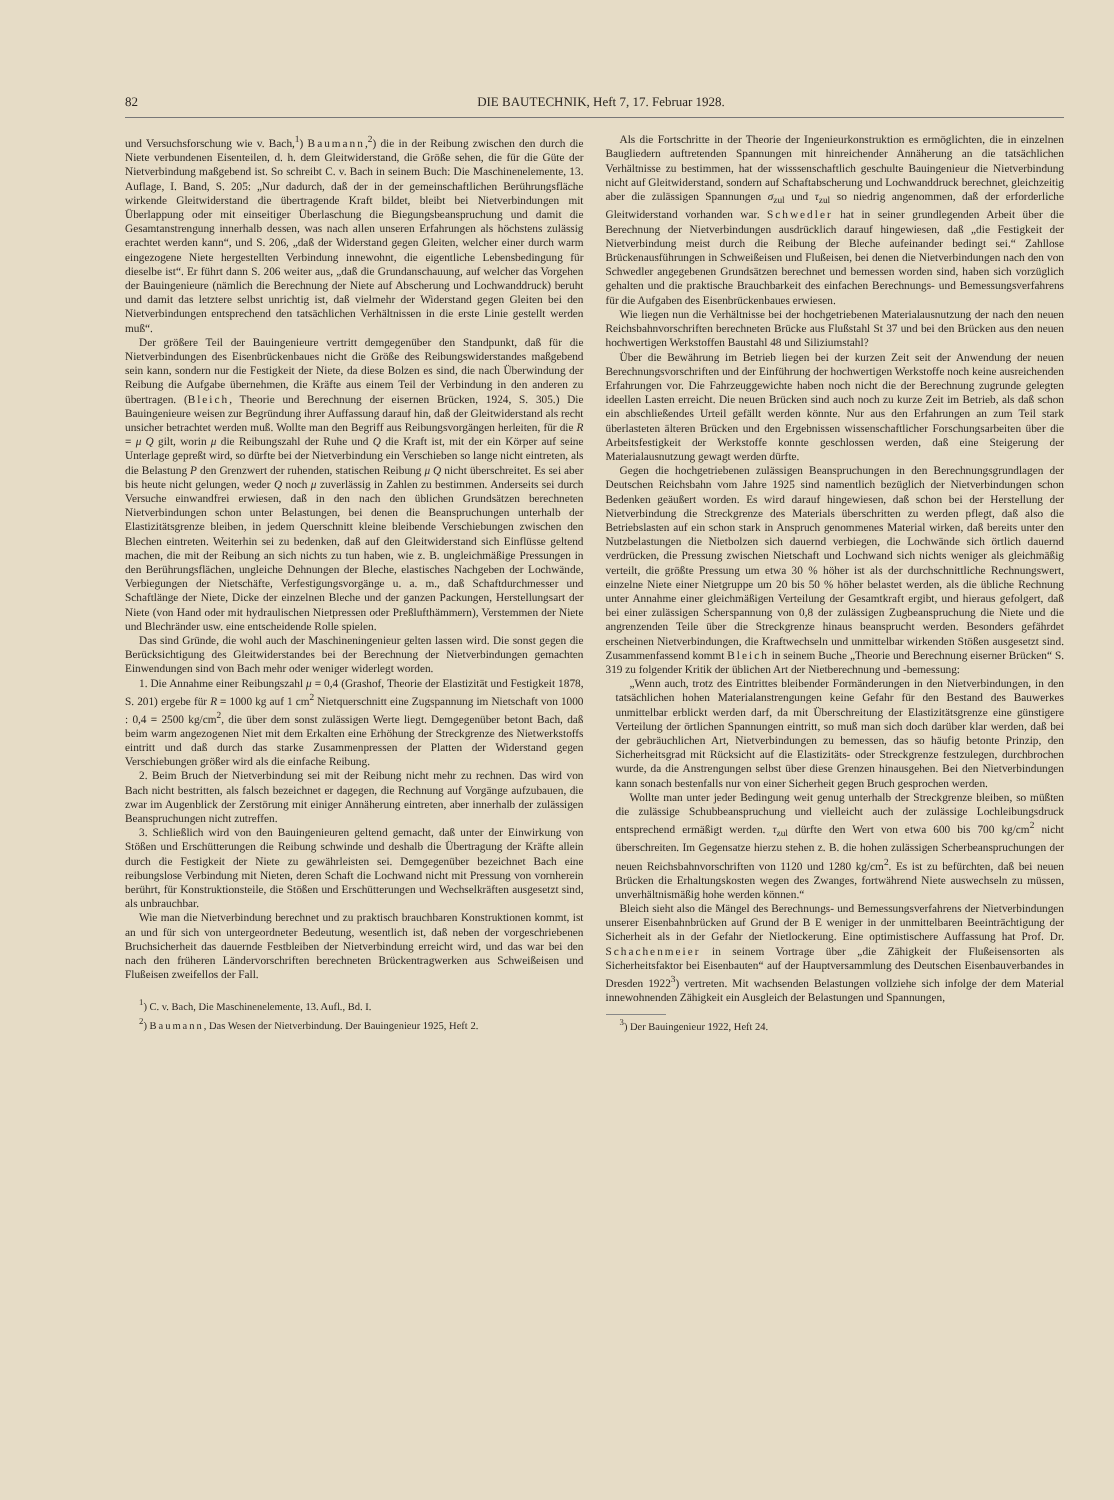82 DIE BAUTECHNIK, Heft 7, 17. Februar 1928.
und Versuchsforschung wie v. Bach,<sup>1</sup>) Baumann,<sup>2</sup>) die in der Reibung zwischen den durch die Niete verbundenen Eisenteilen, d. h. dem Gleitwiderstand, die Größe sehen, die für die Güte der Nietverbindung maßgebend ist. So schreibt C. v. Bach in seinem Buch: Die Maschinenelemente, 13. Auflage, I. Band, S. 205: „Nur dadurch, daß der in der gemeinschaftlichen Berührungsfläche wirkende Gleitwiderstand die übertragende Kraft bildet, bleibt bei Nietverbindungen mit Überlappung oder mit einseitiger Überlaschung die Biegungsbeanspruchung und damit die Gesamtanstrengung innerhalb dessen, was nach allen unseren Erfahrungen als höchstens zulässig erachtet werden kann“, und S. 206, „daß der Widerstand gegen Gleiten, welcher einer durch warm eingezogene Niete hergestellten Verbindung innewohnt, die eigentliche Lebensbedingung für dieselbe ist“. Er führt dann S. 206 weiter aus, „daß die Grundanschauung, auf welcher das Vorgehen der Bauingenieure (nämlich die Berechnung der Niete auf Abscherung und Lochwanddruck) beruht und damit das letztere selbst unrichtig ist, daß vielmehr der Widerstand gegen Gleiten bei den Nietverbindungen entsprechend den tatsächlichen Verhältnissen in die erste Linie gestellt werden muß“.
Der größere Teil der Bauingenieure vertritt demgegenüber den Standpunkt, daß für die Nietverbindungen des Eisenbrückenbaues nicht die Größe des Reibungswiderstandes maßgebend sein kann, sondern nur die Festigkeit der Niete, da diese Bolzen es sind, die nach Überwindung der Reibung die Aufgabe übernehmen, die Kräfte aus einem Teil der Verbindung in den anderen zu übertragen. (Bleich, Theorie und Berechnung der eisernen Brücken, 1924, S. 305.) Die Bauingenieure weisen zur Begründung ihrer Auffassung darauf hin, daß der Gleitwiderstand als recht unsicher betrachtet werden muß. Wollte man den Begriff aus Reibungsvorgängen herleiten, für die R = μ Q gilt, worin μ die Reibungszahl der Ruhe und Q die Kraft ist, mit der ein Körper auf seine Unterlage gepreßt wird, so dürfte bei der Nietverbindung ein Verschieben so lange nicht eintreten, als die Belastung P den Grenzwert der ruhenden, statischen Reibung μ Q nicht überschreitet. Es sei aber bis heute nicht gelungen, weder Q noch μ zuverlässig in Zahlen zu bestimmen. Anderseits sei durch Versuche einwandfrei erwiesen, daß in den nach den üblichen Grundsätzen berechneten Nietverbindungen schon unter Belastungen, bei denen die Beanspruchungen unterhalb der Elastizitätsgrenze bleiben, in jedem Querschnitt kleine bleibende Verschiebungen zwischen den Blechen eintreten. Weiterhin sei zu bedenken, daß auf den Gleitwiderstand sich Einflüsse geltend machen, die mit der Reibung an sich nichts zu tun haben, wie z. B. ungleichmäßige Pressungen in den Berührungsflächen, ungleiche Dehnungen der Bleche, elastisches Nachgeben der Lochwände, Verbiegungen der Nietschäfte, Verfestigungsvorgänge u. a. m., daß Schaftdurchmesser und Schaftlänge der Niete, Dicke der einzelnen Bleche und der ganzen Packungen, Herstellungsart der Niete (von Hand oder mit hydraulischen Nietpressen oder Preßlufthämmern), Verstemmen der Niete und Blechränder usw. eine entscheidende Rolle spielen.
Das sind Gründe, die wohl auch der Maschineningenieur gelten lassen wird. Die sonst gegen die Berücksichtigung des Gleitwiderstandes bei der Berechnung der Nietverbindungen gemachten Einwendungen sind von Bach mehr oder weniger widerlegt worden.
1. Die Annahme einer Reibungszahl μ = 0,4 (Grashof, Theorie der Elastizität und Festigkeit 1878, S. 201) ergebe für R = 1000 kg auf 1 cm<sup>2</sup> Nietquerschnitt eine Zugspannung im Nietschaft von 1000 : 0,4 = 2500 kg/cm<sup>2</sup>, die über dem sonst zulässigen Werte liegt. Demgegenüber betont Bach, daß beim warm angezogenen Niet mit dem Erkalten eine Erhöhung der Streckgrenze des Nietwerkstoffs eintritt und daß durch das starke Zusammenpressen der Platten der Widerstand gegen Verschiebungen größer wird als die einfache Reibung.
2. Beim Bruch der Nietverbindung sei mit der Reibung nicht mehr zu rechnen. Das wird von Bach nicht bestritten, als falsch bezeichnet er dagegen, die Rechnung auf Vorgänge aufzubauen, die zwar im Augenblick der Zerstörung mit einiger Annäherung eintreten, aber innerhalb der zulässigen Beanspruchungen nicht zutreffen.
3. Schließlich wird von den Bauingenieuren geltend gemacht, daß unter der Einwirkung von Stößen und Erschütterungen die Reibung schwinde und deshalb die Übertragung der Kräfte allein durch die Festigkeit der Niete zu gewährleisten sei. Demgegenüber bezeichnet Bach eine reibungslose Verbindung mit Nieten, deren Schaft die Lochwand nicht mit Pressung von vornherein berührt, für Konstruktionsteile, die Stößen und Erschütterungen und Wechselkräften ausgesetzt sind, als unbrauchbar.
Wie man die Nietverbindung berechnet und zu praktisch brauchbaren Konstruktionen kommt, ist an und für sich von untergeordneter Bedeutung, wesentlich ist, daß neben der vorgeschriebenen Bruchsicherheit das dauernde Festbleiben der Nietverbindung erreicht wird, und das war bei den nach den früheren Ländervorschriften berechneten Brückentragwerken aus Schweißeisen und Flußeisen zweifellos der Fall.
<sup>1</sup>) C. v. Bach, Die Maschinenelemente, 13. Aufl., Bd. I.
<sup>2</sup>) Baumann, Das Wesen der Nietverbindung. Der Bauingenieur 1925, Heft 2.
Als die Fortschritte in der Theorie der Ingenieurkonstruktion es ermöglichten, die in einzelnen Baugliedern auftretenden Spannungen mit hinreichender Annäherung an die tatsächlichen Verhältnisse zu bestimmen, hat der wisssenschaftlich geschulte Bauingenieur die Nietverbindung nicht auf Gleitwiderstand, sondern auf Schaftabscherung und Lochwanddruck berechnet, gleichzeitig aber die zulässigen Spannungen σ<sub>zul</sub> und τ<sub>zul</sub> so niedrig angenommen, daß der erforderliche Gleitwiderstand vorhanden war. Schwedler hat in seiner grundlegenden Arbeit über die Berechnung der Nietverbindungen ausdrücklich darauf hingewiesen, daß „die Festigkeit der Nietverbindung meist durch die Reibung der Bleche aufeinander bedingt sei.“ Zahllose Brückenausführungen in Schweißeisen und Flußeisen, bei denen die Nietverbindungen nach den von Schwedler angegebenen Grundsätzen berechnet und bemessen worden sind, haben sich vorzüglich gehalten und die praktische Brauchbarkeit des einfachen Berechnungs- und Bemessungsverfahrens für die Aufgaben des Eisenbrückenbaues erwiesen.
Wie liegen nun die Verhältnisse bei der hochgetriebenen Materialausnutzung der nach den neuen Reichsbahnvorschriften berechneten Brücke aus Flußstahl St 37 und bei den Brücken aus den neuen hochwertigen Werkstoffen Baustahl 48 und Siliziumstahl?
Über die Bewährung im Betrieb liegen bei der kurzen Zeit seit der Anwendung der neuen Berechnungsvorschriften und der Einführung der hochwertigen Werkstoffe noch keine ausreichenden Erfahrungen vor. Die Fahrzeuggewichte haben noch nicht die der Berechnung zugrunde gelegten ideellen Lasten erreicht. Die neuen Brücken sind auch noch zu kurze Zeit im Betrieb, als daß schon ein abschließendes Urteil gefällt werden könnte. Nur aus den Erfahrungen an zum Teil stark überlasteten älteren Brücken und den Ergebnissen wissenschaftlicher Forschungsarbeiten über die Arbeitsfestigkeit der Werkstoffe konnte geschlossen werden, daß eine Steigerung der Materialausnutzung gewagt werden dürfte.
Gegen die hochgetriebenen zulässigen Beanspruchungen in den Berechnungsgrundlagen der Deutschen Reichsbahn vom Jahre 1925 sind namentlich bezüglich der Nietverbindungen schon Bedenken geäußert worden. Es wird darauf hingewiesen, daß schon bei der Herstellung der Nietverbindung die Streckgrenze des Materials überschritten zu werden pflegt, daß also die Betriebslasten auf ein schon stark in Anspruch genommenes Material wirken, daß bereits unter den Nutzbelastungen die Nietbolzen sich dauernd verbiegen, die Lochwände sich örtlich dauernd verdrücken, die Pressung zwischen Nietschaft und Lochwand sich nichts weniger als gleichmäßig verteilt, die größte Pressung um etwa 30 % höher ist als der durchschnittliche Rechnungswert, einzelne Niete einer Nietgruppe um 20 bis 50 % höher belastet werden, als die übliche Rechnung unter Annahme einer gleichmäßigen Verteilung der Gesamtkraft ergibt, und hieraus gefolgert, daß bei einer zulässigen Scherspannung von 0,8 der zulässigen Zugbeanspruchung die Niete und die angrenzenden Teile über die Streckgrenze hinaus beansprucht werden. Besonders gefährdet erscheinen Nietverbindungen, die Kraftwechseln und unmittelbar wirkenden Stößen ausgesetzt sind. Zusammenfassend kommt Bleich in seinem Buche „Theorie und Berechnung eiserner Brücken“ S. 319 zu folgender Kritik der üblichen Art der Nietberechnung und -bemessung:
„Wenn auch, trotz des Eintrittes bleibender Formänderungen in den Nietverbindungen, in den tatsächlichen hohen Materialanstrengungen keine Gefahr für den Bestand des Bauwerkes unmittelbar erblickt werden darf, da mit Überschreitung der Elastizitätsgrenze eine günstigere Verteilung der örtlichen Spannungen eintritt, so muß man sich doch darüber klar werden, daß bei der gebräuchlichen Art, Nietverbindungen zu bemessen, das so häufig betonte Prinzip, den Sicherheitsgrad mit Rücksicht auf die Elastizitäts- oder Streckgrenze festzulegen, durchbrochen wurde, da die Anstrengungen selbst über diese Grenzen hinausgehen. Bei den Nietverbindungen kann sonach bestenfalls nur von einer Sicherheit gegen Bruch gesprochen werden.
Wollte man unter jeder Bedingung weit genug unterhalb der Streckgrenze bleiben, so müßten die zulässige Schubbeanspruchung und vielleicht auch der zulässige Lochleibungsdruck entsprechend ermäßigt werden. τ<sub>zul</sub> dürfte den Wert von etwa 600 bis 700 kg/cm<sup>2</sup> nicht überschreiten. Im Gegensatze hierzu stehen z. B. die hohen zulässigen Scherbeanspruchungen der neuen Reichsbahnvorschriften von 1120 und 1280 kg/cm<sup>2</sup>. Es ist zu befürchten, daß bei neuen Brücken die Erhaltungskosten wegen des Zwanges, fortwährend Niete auswechseln zu müssen, unverhältnismäßig hohe werden können.“
Bleich sieht also die Mängel des Berechnungs- und Bemessungsverfahrens der Nietverbindungen unserer Eisenbahnbrücken auf Grund der B E weniger in der unmittelbaren Beeinträchtigung der Sicherheit als in der Gefahr der Nietlockerung. Eine optimistischere Auffassung hat Prof. Dr. Schachenmeier in seinem Vortrage über „die Zähigkeit der Flußeisensorten als Sicherheitsfaktor bei Eisenbauten“ auf der Hauptversammlung des Deutschen Eisenbauverbandes in Dresden 1922<sup>3</sup>) vertreten. Mit wachsenden Belastungen vollziehe sich infolge der dem Material innewohnenden Zähigkeit ein Ausgleich der Belastungen und Spannungen,
<sup>3</sup>) Der Bauingenieur 1922, Heft 24.